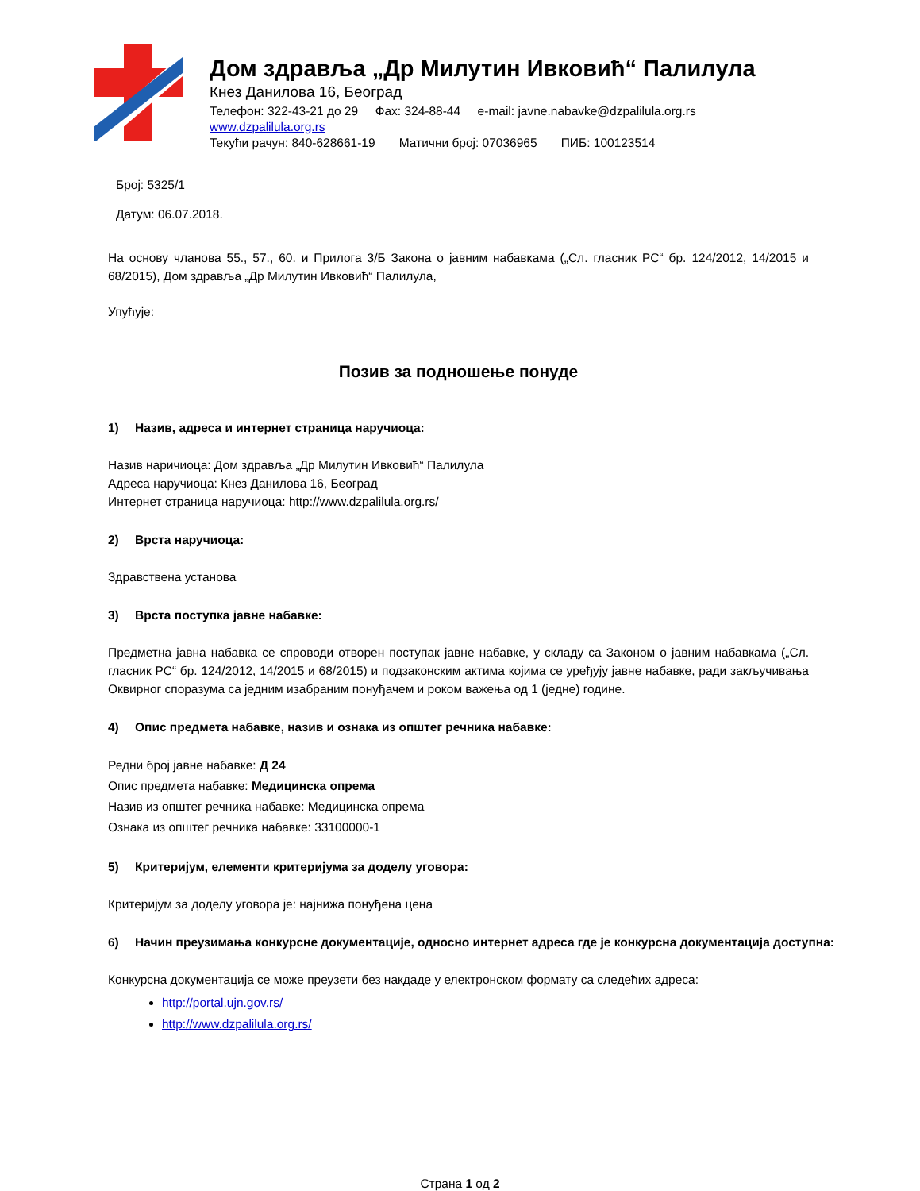Дом здравља „Др Милутин Ивковић“ Палилула
Кнез Данилова 16, Београд
Телефон: 322-43-21 до 29 Фах: 324-88-44 e-mail: javne.nabavke@dzpalilula.org.rs
www.dzpalilula.org.rs
Текући рачун: 840-628661-19 Матични број: 07036965 ПИБ: 100123514
Број: 5325/1
Датум: 06.07.2018.
На основу чланова 55., 57., 60. и Прилога 3/Б Закона о јавним набавкама („Сл. гласник РС“ бр. 124/2012, 14/2015 и 68/2015), Дом здравља „Др Милутин Ивковић“ Палилула,
Упућује:
Позив за подношење понуде
1) Назив, адреса и интернет страница наручиоца:
Назив наричиоца: Дом здравља „Др Милутин Ивковић“ Палилула
Адреса наручиоца: Кнез Данилова 16, Београд
Интернет страница наручиоца: http://www.dzpalilula.org.rs/
2) Врста наручиоца:
Здравствена установа
3) Врста поступка јавне набавке:
Предметна јавна набавка се спроводи отворен поступак јавне набавке, у складу са Законом о јавним набавкама („Сл. гласник РС“ бр. 124/2012, 14/2015 и 68/2015) и подзаконским актима којима се уређују јавне набавке, ради закључивања Оквирног споразума са једним изабраним понуђачем и роком важења од 1 (једне) године.
4) Опис предмета набавке, назив и ознака из општег речника набавке:
Редни број јавне набавке: Д 24
Опис предмета набавке: Медицинска опрема
Назив из општег речника набавке: Медицинска опрема
Ознака из општег речника набавке: 33100000-1
5) Критеријум, елементи критеријума за доделу уговора:
Критеријум за доделу уговора је: најнижа понуђена цена
6) Начин преузимања конкурсне документације, односно интернет адреса где је конкурсна документација доступна:
Конкурсна документација се може преузети без накдаде у електронском формату са следећих адреса:
http://portal.ujn.gov.rs/
http://www.dzpalilula.org.rs/
Страна 1 од 2